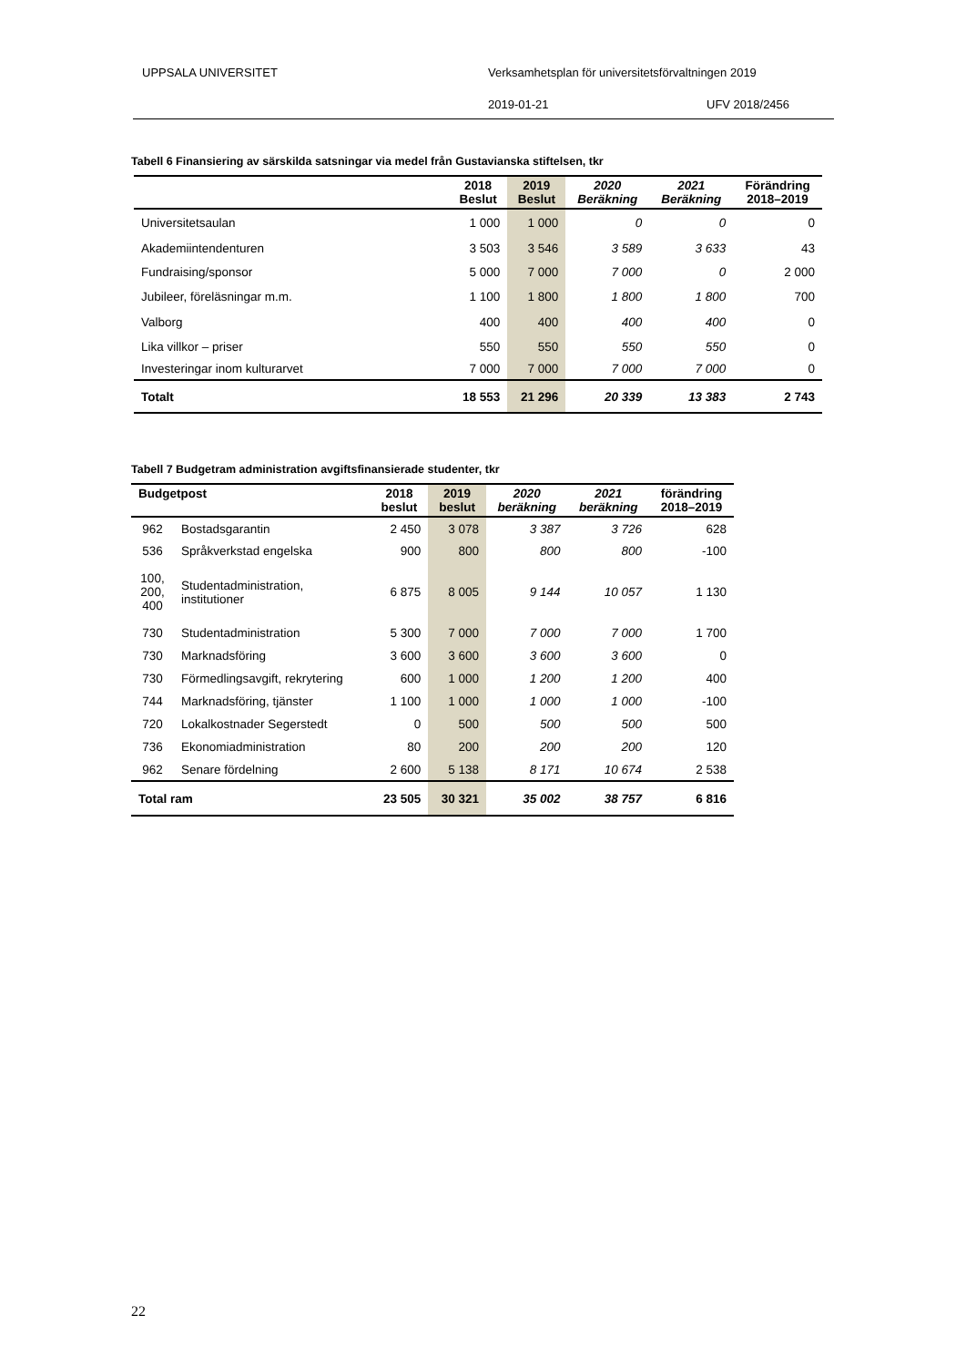UPPSALA UNIVERSITET Verksamhetsplan för universitetsförvaltningen 2019
2019-01-21 UFV 2018/2456
Tabell 6 Finansiering av särskilda satsningar via medel från Gustavianska stiftelsen, tkr
| | 2018 Beslut | 2019 Beslut | 2020 Beräkning | 2021 Beräkning | Förändring 2018–2019 |
| --- | --- | --- | --- | --- | --- |
| Universitetsaulan | 1 000 | 1 000 | 0 | 0 | 0 |
| Akademiintendenturen | 3 503 | 3 546 | 3 589 | 3 633 | 43 |
| Fundraising/sponsor | 5 000 | 7 000 | 7 000 | 0 | 2 000 |
| Jubileer, föreläsningar m.m. | 1 100 | 1 800 | 1 800 | 1 800 | 700 |
| Valborg | 400 | 400 | 400 | 400 | 0 |
| Lika villkor – priser | 550 | 550 | 550 | 550 | 0 |
| Investeringar inom kulturarvet | 7 000 | 7 000 | 7 000 | 7 000 | 0 |
| Totalt | 18 553 | 21 296 | 20 339 | 13 383 | 2 743 |
Tabell 7 Budgetram administration avgiftsfinansierade studenter, tkr
| Budgetpost | | 2018 beslut | 2019 beslut | 2020 beräkning | 2021 beräkning | förändring 2018–2019 |
| --- | --- | --- | --- | --- | --- | --- |
| 962 | Bostadsgarantin | 2 450 | 3 078 | 3 387 | 3 726 | 628 |
| 536 | Språkverkstad engelska | 900 | 800 | 800 | 800 | -100 |
| 100, 200, 400 | Studentadministration, institutioner | 6 875 | 8 005 | 9 144 | 10 057 | 1 130 |
| 730 | Studentadministration | 5 300 | 7 000 | 7 000 | 7 000 | 1 700 |
| 730 | Marknadsföring | 3 600 | 3 600 | 3 600 | 3 600 | 0 |
| 730 | Förmedlingsavgift, rekrytering | 600 | 1 000 | 1 200 | 1 200 | 400 |
| 744 | Marknadsföring, tjänster | 1 100 | 1 000 | 1 000 | 1 000 | -100 |
| 720 | Lokalkostnader Segerstedt | 0 | 500 | 500 | 500 | 500 |
| 736 | Ekonomiadministration | 80 | 200 | 200 | 200 | 120 |
| 962 | Senare fördelning | 2 600 | 5 138 | 8 171 | 10 674 | 2 538 |
| Total ram | | 23 505 | 30 321 | 35 002 | 38 757 | 6 816 |
22